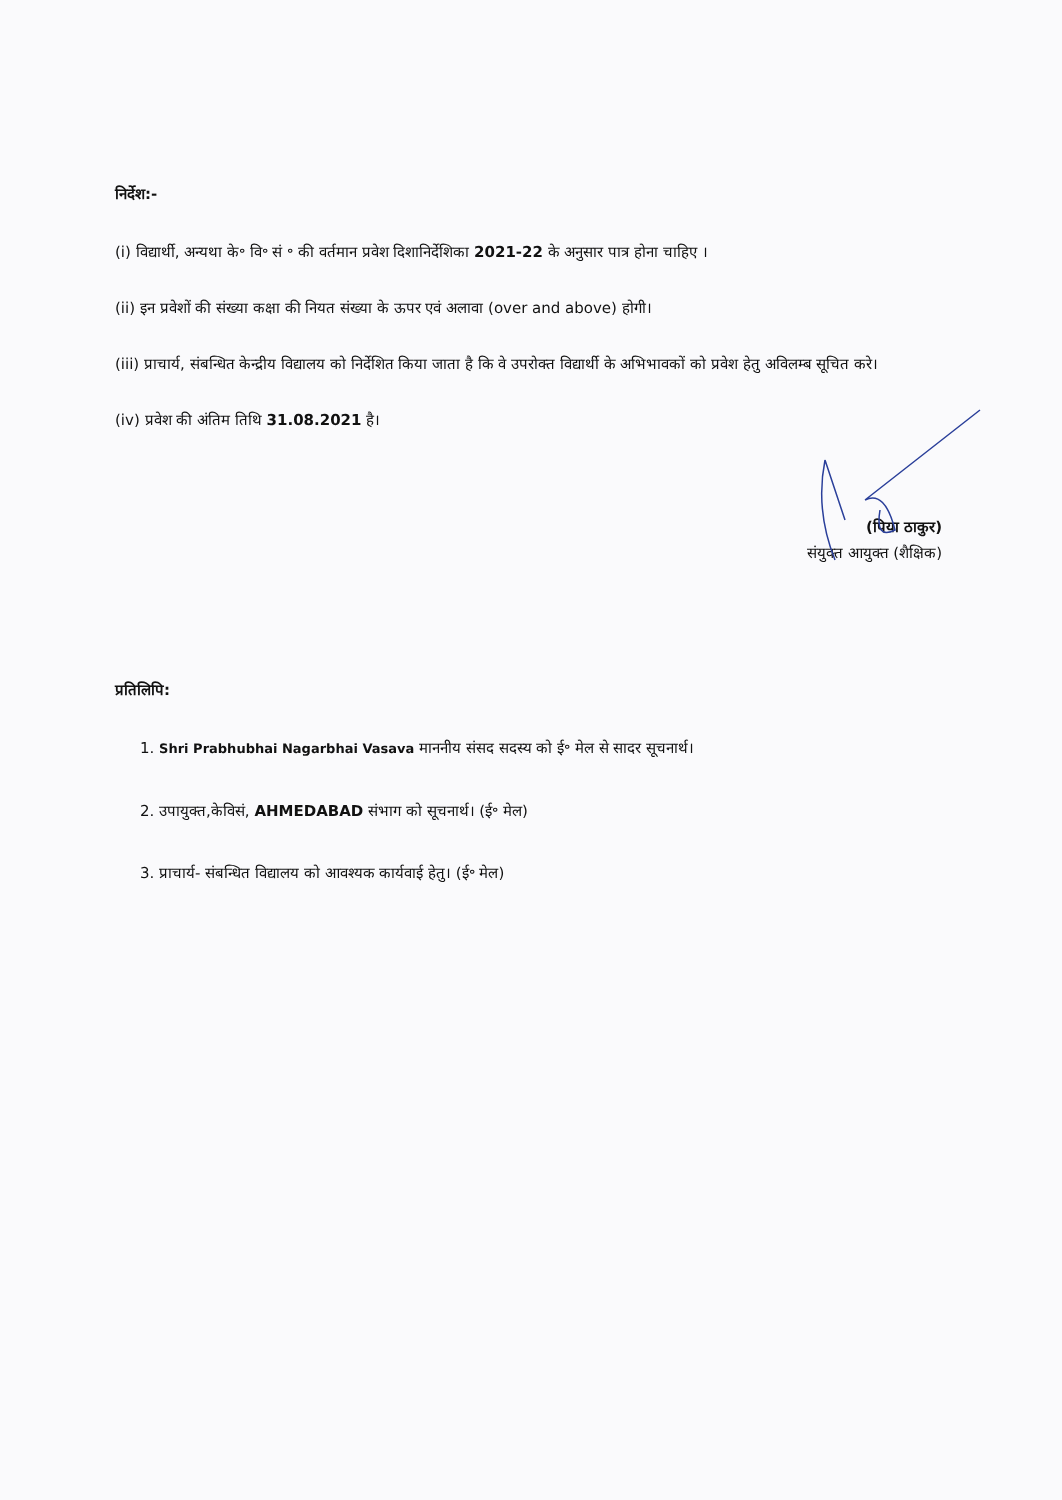निर्देश:-
(i) विद्यार्थी, अन्यथा के॰ वि॰ सं ॰ की वर्तमान प्रवेश दिशानिर्देशिका 2021-22 के अनुसार पात्र होना चाहिए ।
(ii) इन प्रवेशों की संख्या कक्षा की नियत संख्या के ऊपर एवं अलावा (over and above) होगी।
(iii) प्राचार्य, संबन्धित केन्द्रीय विद्यालय को निर्देशित किया जाता है कि वे उपरोक्त विद्यार्थी के अभिभावकों को प्रवेश हेतु अविलम्ब सूचित करे।
(iv) प्रवेश की अंतिम तिथि 31.08.2021 है।
(पिया ठाकुर)
संयुक्त आयुक्त (शैक्षिक)
प्रतिलिपि:
1. Shri Prabhubhai Nagarbhai Vasava माननीय संसद सदस्य को ई॰ मेल से सादर सूचनार्थ।
2. उपायुक्त,केविसं, AHMEDABAD संभाग को सूचनार्थ। (ई॰ मेल)
3. प्राचार्य- संबन्धित विद्यालय को आवश्यक कार्यवाई हेतु। (ई॰ मेल)